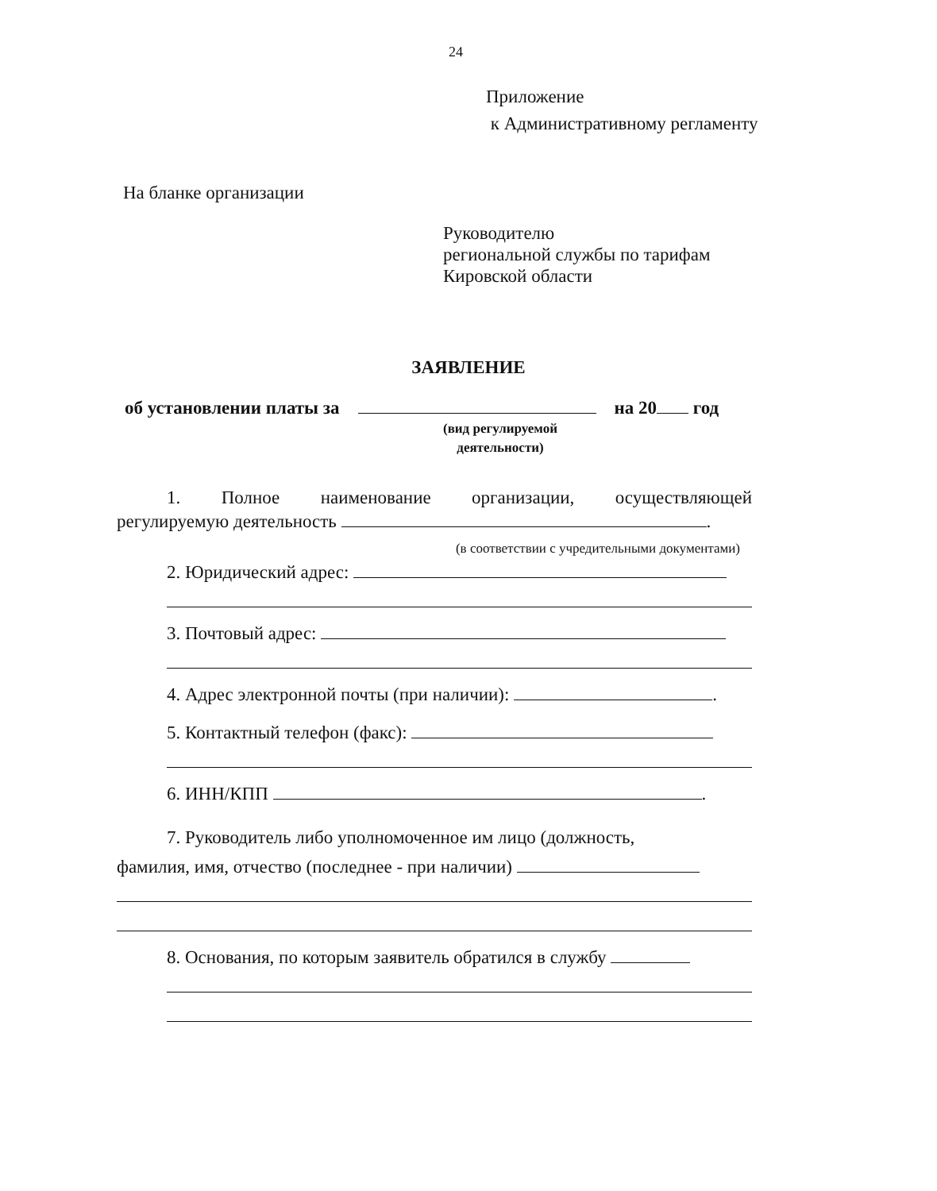24
Приложение
к Административному регламенту
На бланке организации
Руководителю
региональной службы по тарифам
Кировской области
ЗАЯВЛЕНИЕ
об установлении платы за на 20 год
(вид регулируемой деятельности)
1. Полное наименование организации, осуществляющей
регулируемую деятельность .
(в соответствии с учредительными документами)
2. Юридический адрес:
3. Почтовый адрес:
4. Адрес электронной почты (при наличии): .
5. Контактный телефон (факс):
6. ИНН/КПП .
7. Руководитель либо уполномоченное им лицо (должность,
фамилия, имя, отчество (последнее - при наличии)
8. Основания, по которым заявитель обратился в службу